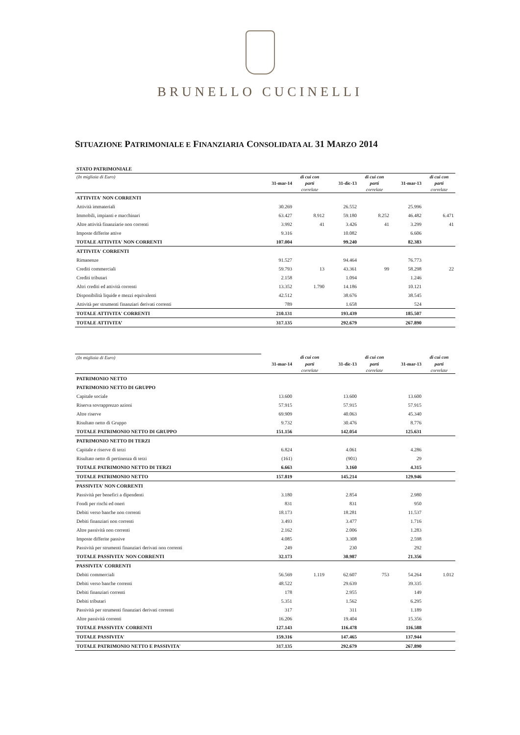BRUNELLO CUCINELLI
SITUAZIONE PATRIMONIALE E FINANZIARIA CONSOLIDATA AL 31 MARZO 2014
| STATO PATRIMONIALE | | | | | | |
| (In migliaia di Euro) | | di cui con | | di cui con | | di cui con |
| | 31-mar-14 | parti | 31-dic-13 | parti | 31-mar-13 | parti |
| | | correlate | | correlate | | correlate |
| ATTIVITA' NON CORRENTI | | | | | | |
| Attività immateriali | 30.269 | | 26.552 | | 25.996 | |
| Immobili, impianti e macchinari | 63.427 | 8.912 | 59.180 | 8.252 | 46.482 | 6.471 |
| Altre attività finanziarie non correnti | 3.992 | 41 | 3.426 | 41 | 3.299 | 41 |
| Imposte differite attive | 9.316 | | 10.082 | | 6.606 | |
| TOTALE ATTIVITA' NON CORRENTI | 107.004 | | 99.240 | | 82.383 | |
| ATTIVITA' CORRENTI | | | | | | |
| Rimanenze | 91.527 | | 94.464 | | 76.773 | |
| Crediti commerciali | 59.793 | 13 | 43.361 | 99 | 58.298 | 22 |
| Crediti tributari | 2.158 | | 1.094 | | 1.246 | |
| Altri crediti ed attività correnti | 13.352 | 1.790 | 14.186 | | 10.121 | |
| Disponibilità liquide e mezzi equivalenti | 42.512 | | 38.676 | | 38.545 | |
| Attività per strumenti finanziari derivati correnti | 789 | | 1.658 | | 524 | |
| TOTALE ATTIVITA' CORRENTI | 210.131 | | 193.439 | | 185.507 | |
| TOTALE ATTIVITA’ | 317.135 | | 292.679 | | 267.890 | |
| (In migliaia di Euro) | | di cui con | | di cui con | | di cui con |
| | 31-mar-14 | parti | 31-dic-13 | parti | 31-mar-13 | parti |
| | | correlate | | correlate | | correlate |
| PATRIMONIO NETTO | | | | | | |
| PATRIMONIO NETTO DI GRUPPO | | | | | | |
| Capitale sociale | 13.600 | | 13.600 | | 13.600 | |
| Riserva sovrapprezzo azioni | 57.915 | | 57.915 | | 57.915 | |
| Altre riserve | 69.909 | | 40.063 | | 45.340 | |
| Risultato netto di Gruppo | 9.732 | | 30.476 | | 8.776 | |
| TOTALE PATRIMONIO NETTO DI GRUPPO | 151.156 | | 142.054 | | 125.631 | |
| PATRIMONIO NETTO DI TERZI | | | | | | |
| Capitale e riserve di terzi | 6.824 | | 4.061 | | 4.286 | |
| Risultato netto di pertinenza di terzi | (161) | | (901) | | 29 | |
| TOTALE PATRIMONIO NETTO DI TERZI | 6.663 | | 3.160 | | 4.315 | |
| TOTALE PATRIMONIO NETTO | 157.819 | | 145.214 | | 129.946 | |
| PASSIVITA' NON CORRENTI | | | | | | |
| Passività per benefici a dipendenti | 3.180 | | 2.854 | | 2.980 | |
| Fondi per rischi ed oneri | 831 | | 831 | | 950 | |
| Debiti verso banche non correnti | 18.173 | | 18.281 | | 11.537 | |
| Debiti finanziari non correnti | 3.493 | | 3.477 | | 1.716 | |
| Altre passività non correnti | 2.162 | | 2.006 | | 1.283 | |
| Imposte differite passive | 4.085 | | 3.308 | | 2.598 | |
| Passività per strumenti finanziari derivati non correnti | 249 | | 230 | | 292 | |
| TOTALE PASSIVITA' NON CORRENTI | 32.173 | | 30.987 | | 21.356 | |
| PASSIVITA' CORRENTI | | | | | | |
| Debiti commerciali | 56.569 | 1.119 | 62.607 | 753 | 54.264 | 1.012 |
| Debiti verso banche correnti | 48.522 | | 29.639 | | 39.335 | |
| Debiti finanziari correnti | 178 | | 2.955 | | 149 | |
| Debiti tributari | 5.351 | | 1.562 | | 6.295 | |
| Passività per strumenti finanziari derivati correnti | 317 | | 311 | | 1.189 | |
| Altre passività correnti | 16.206 | | 19.404 | | 15.356 | |
| TOTALE PASSIVITA' CORRENTI | 127.143 | | 116.478 | | 116.588 | |
| TOTALE PASSIVITA' | 159.316 | | 147.465 | | 137.944 | |
| TOTALE PATRIMONIO NETTO E PASSIVITA' | 317.135 | | 292.679 | | 267.890 | |